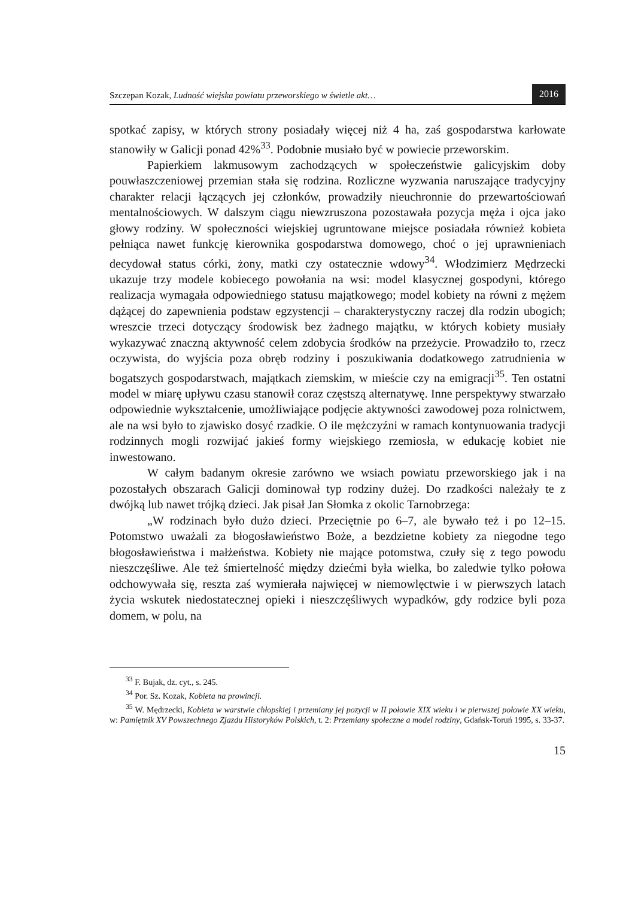Szczepan Kozak, Ludność wiejska powiatu przeworskiego w świetle akt…
2016
spotkać zapisy, w których strony posiadały więcej niż 4 ha, zaś gospodarstwa karłowate stanowiły w Galicji ponad 42%<sup>33</sup>. Podobnie musiało być w powiecie przeworskim.
Papierkiem lakmusowym zachodzących w społeczeństwie galicyjskim doby pouwłaszczeniowej przemian stała się rodzina. Rozliczne wyzwania naruszające tradycyjny charakter relacji łączących jej członków, prowadziły nieuchronnie do przewartościowań mentalnościowych. W dalszym ciągu niewzruszona pozostawała pozycja męża i ojca jako głowy rodziny. W społeczności wiejskiej ugruntowane miejsce posiadała również kobieta pełniąca nawet funkcję kierownika gospodarstwa domowego, choć o jej uprawnieniach decydował status córki, żony, matki czy ostatecznie wdowy<sup>34</sup>. Włodzimierz Mędrzecki ukazuje trzy modele kobiecego powołania na wsi: model klasycznej gospodyni, którego realizacja wymagała odpowiedniego statusu majątkowego; model kobiety na równi z mężem dążącej do zapewnienia podstaw egzystencji – charakterystyczny raczej dla rodzin ubogich; wreszcie trzeci dotyczący środowisk bez żadnego majątku, w których kobiety musiały wykazywać znaczną aktywność celem zdobycia środków na przeżycie. Prowadziło to, rzecz oczywista, do wyjścia poza obręb rodziny i poszukiwania dodatkowego zatrudnienia w bogatszych gospodarstwach, majątkach ziemskim, w mieście czy na emigracji<sup>35</sup>. Ten ostatni model w miarę upływu czasu stanowił coraz częstszą alternatywę. Inne perspektywy stwarzało odpowiednie wykształcenie, umożliwiające podjęcie aktywności zawodowej poza rolnictwem, ale na wsi było to zjawisko dosyć rzadkie. O ile mężczyźni w ramach kontynuowania tradycji rodzinnych mogli rozwijać jakieś formy wiejskiego rzemiosła, w edukację kobiet nie inwestowano.
W całym badanym okresie zarówno we wsiach powiatu przeworskiego jak i na pozostałych obszarach Galicji dominował typ rodziny dużej. Do rzadkości należały te z dwójką lub nawet trójką dzieci. Jak pisał Jan Słomka z okolic Tarnobrzega:
„W rodzinach było dużo dzieci. Przeciętnie po 6–7, ale bywało też i po 12–15. Potomstwo uważali za błogosławieństwo Boże, a bezdzietne kobiety za niegodne tego błogosławieństwa i małżeństwa. Kobiety nie mające potomstwa, czuły się z tego powodu nieszczęśliwe. Ale też śmiertelność między dziećmi była wielka, bo zaledwie tylko połowa odchowywała się, reszta zaś wymierała najwięcej w niemowlęctwie i w pierwszych latach życia wskutek niedostatecznej opieki i nieszczęśliwych wypadków, gdy rodzice byli poza domem, w polu, na
<sup>33</sup> F. Bujak, dz. cyt., s. 245.
<sup>34</sup> Por. Sz. Kozak, Kobieta na prowincji.
<sup>35</sup> W. Mędrzecki, Kobieta w warstwie chłopskiej i przemiany jej pozycji w II połowie XIX wieku i w pierwszej połowie XX wieku, w: Pamiętnik XV Powszechnego Zjazdu Historyków Polskich, t. 2: Przemiany społeczne a model rodziny, Gdańsk-Toruń 1995, s. 33-37.
15